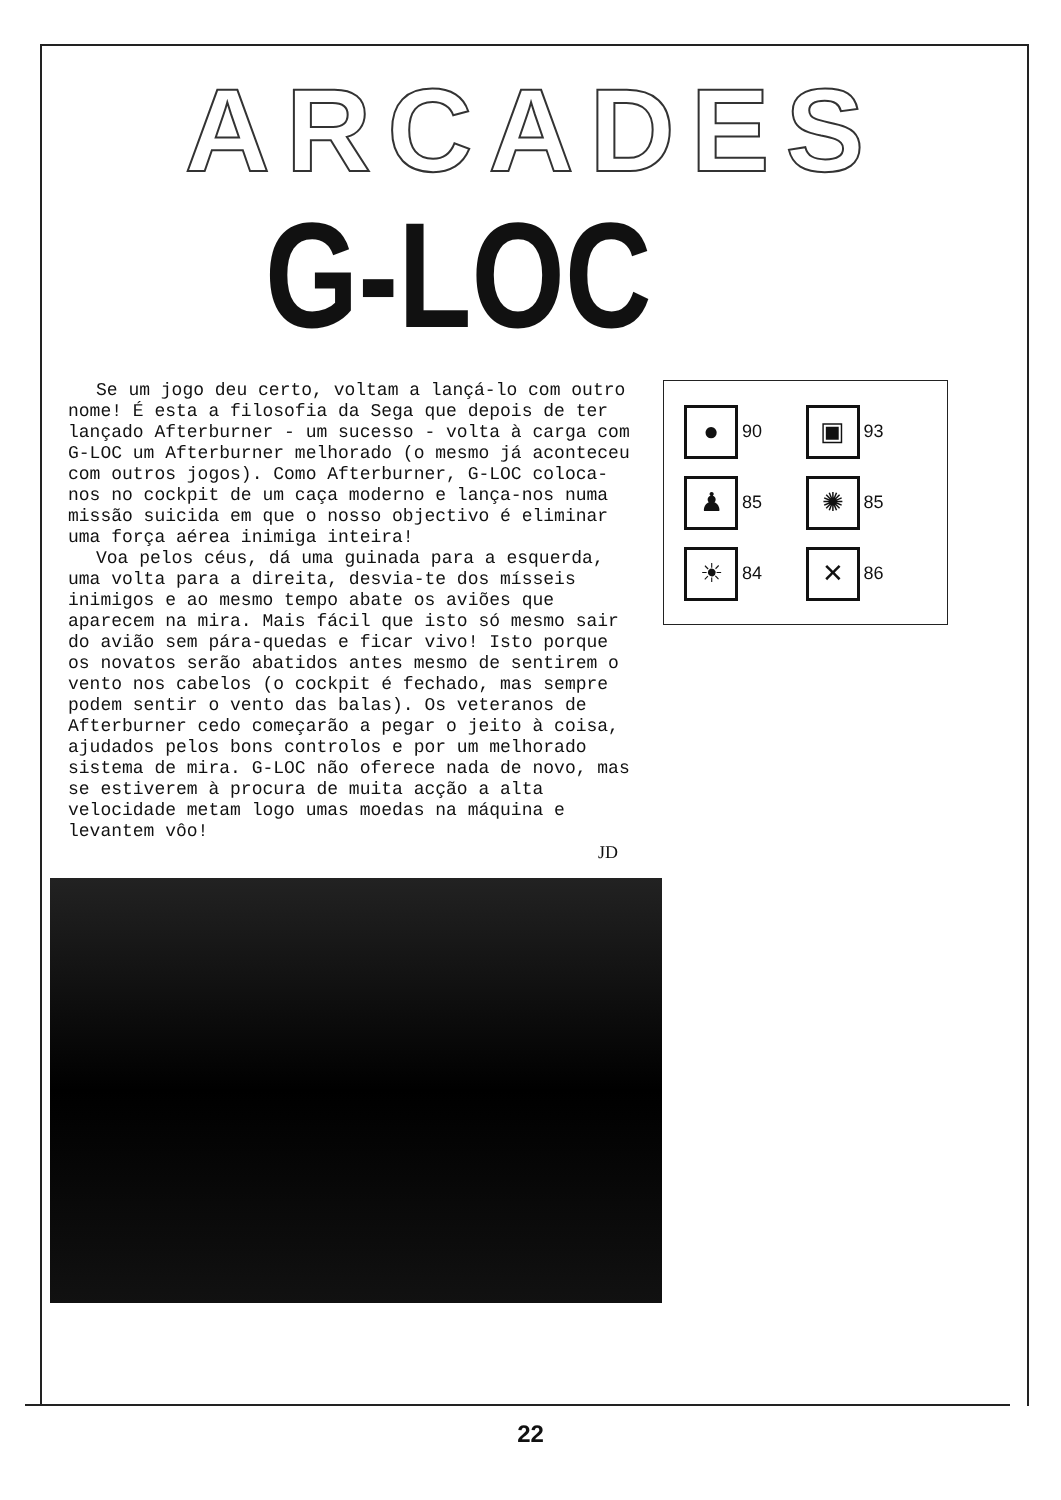ARCADES
G-LOC
Se um jogo deu certo, voltam a lançá-lo com outro nome! É esta a filosofia da Sega que depois de ter lançado Afterburner - um sucesso - volta à carga com G-LOC um Afterburner melhorado (o mesmo já aconteceu com outros jogos). Como Afterburner, G-LOC coloca-nos no cockpit de um caça moderno e lança-nos numa missão suicida em que o nosso objectivo é eliminar uma força aérea inimiga inteira!
Voa pelos céus, dá uma guinada para a esquerda, uma volta para a direita, desvia-te dos mísseis inimigos e ao mesmo tempo abate os aviões que aparecem na mira. Mais fácil que isto só mesmo sair do avião sem pára-quedas e ficar vivo! Isto porque os novatos serão abatidos antes mesmo de sentirem o vento nos cabelos (o cockpit é fechado, mas sempre podem sentir o vento das balas). Os veteranos de Afterburner cedo começarão a pegar o jeito à coisa, ajudados pelos bons controlos e por um melhorado sistema de mira. G-LOC não oferece nada de novo, mas se estiverem à procura de muita acção a alta velocidade metam logo umas moedas na máquina e levantem vôo!
JD
● 90
▣ 93
♟ 85
✺ 85
☀ 84
✕ 86
22